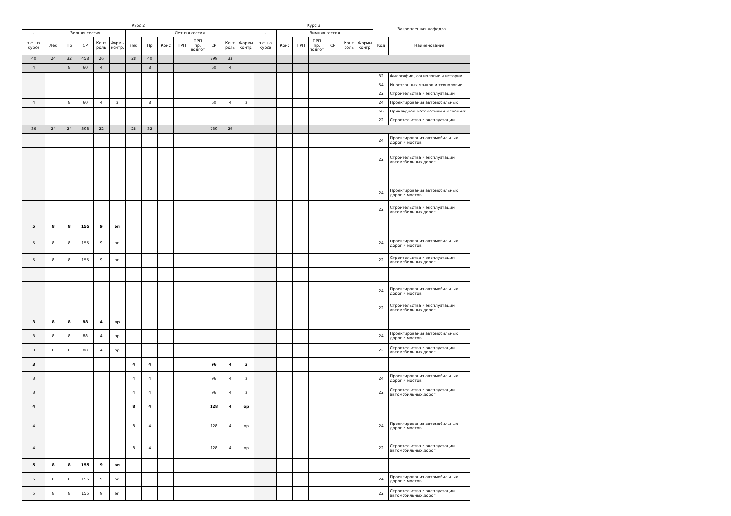| Курс 2 | | | | | | | | | | | | | | Курс 3 | | | | | | | Закрепленная кафедра | |
| - | Зимняя сессия | | | | | Летняя сессия | | | | | | | | - | Зимняя сессия | | | | | | | |
| з.е. на курсе | Лек | Пр | СР | Конт роль | Формы контр. | Лек | Пр | Конс | ПРП | ПРП пр. подгот | СР | Конт роль | Формы контр. | з.е. на курсе | Конс | ПРП | ПРП пр. подгот | СР | Конт роль | Формы контр. | Код | Наименование |
| 40 | 24 | 32 | 458 | 26 | | 28 | 40 | | | | 799 | 33 | | | | | | | | | | |
| 4 | | 8 | 60 | 4 | | | 8 | | | | 60 | 4 | | | | | | | | | | |
| | | | | | | | | | | | | | | | | | | | | | 32 | Философии, социологии и истории |
| | | | | | | | | | | | | | | | | | | | | | 54 | Иностранных языков и технологии |
| | | | | | | | | | | | | | | | | | | | | | 22 | Строительства и эксплуатации |
| 4 | | 8 | 60 | 4 | з | | 8 | | | | 60 | 4 | з | | | | | | | | 24 | Проектирования автомобильных |
| | | | | | | | | | | | | | | | | | | | | | 66 | Прикладной математики и механики |
| | | | | | | | | | | | | | | | | | | | | | 22 | Строительства и эксплуатации |
| 36 | 24 | 24 | 398 | 22 | | 28 | 32 | | | | 739 | 29 | | | | | | | | | | |
| | | | | | | | | | | | | | | | | | | | | | 24 | Проектирования автомобильных дорог и мостов |
| | | | | | | | | | | | | | | | | | | | | | 22 | Строительства и эксплуатации автомобильных дорог |
| | | | | | | | | | | | | | | | | | | | | | 24 | Проектирования автомобильных дорог и мостов |
| | | | | | | | | | | | | | | | | | | | | | 22 | Строительства и эксплуатации автомобильных дорог |
| 5 | 8 | 8 | 155 | 9 | эп | | | | | | | | | | | | | | | | | |
| 5 | 8 | 8 | 155 | 9 | эп | | | | | | | | | | | | | | | | 24 | Проектирования автомобильных дорог и мостов |
| 5 | 8 | 8 | 155 | 9 | эп | | | | | | | | | | | | | | | | 22 | Строительства и эксплуатации автомобильных дорог |
| | | | | | | | | | | | | | | | | | | | | | 24 | Проектирования автомобильных дорог и мостов |
| | | | | | | | | | | | | | | | | | | | | | 22 | Строительства и эксплуатации автомобильных дорог |
| 3 | 8 | 8 | 88 | 4 | зр | | | | | | | | | | | | | | | | | |
| 3 | 8 | 8 | 88 | 4 | зр | | | | | | | | | | | | | | | | 24 | Проектирования автомобильных дорог и мостов |
| 3 | 8 | 8 | 88 | 4 | зр | | | | | | | | | | | | | | | | 22 | Строительства и эксплуатации автомобильных дорог |
| 3 | | | | | | 4 | 4 | | | | 96 | 4 | з | | | | | | | | | |
| 3 | | | | | | 4 | 4 | | | | 96 | 4 | з | | | | | | | | 24 | Проектирования автомобильных дорог и мостов |
| 3 | | | | | | 4 | 4 | | | | 96 | 4 | з | | | | | | | | 22 | Строительства и эксплуатации автомобильных дорог |
| 4 | | | | | | 8 | 4 | | | | 128 | 4 | ор | | | | | | | | | |
| 4 | | | | | | 8 | 4 | | | | 128 | 4 | ор | | | | | | | | 24 | Проектирования автомобильных дорог и мостов |
| 4 | | | | | | 8 | 4 | | | | 128 | 4 | ор | | | | | | | | 22 | Строительства и эксплуатации автомобильных дорог |
| 5 | 8 | 8 | 155 | 9 | эп | | | | | | | | | | | | | | | | | |
| 5 | 8 | 8 | 155 | 9 | эп | | | | | | | | | | | | | | | | 24 | Проектирования автомобильных дорог и мостов |
| 5 | 8 | 8 | 155 | 9 | эп | | | | | | | | | | | | | | | | 22 | Строительства и эксплуатации автомобильных дорог |